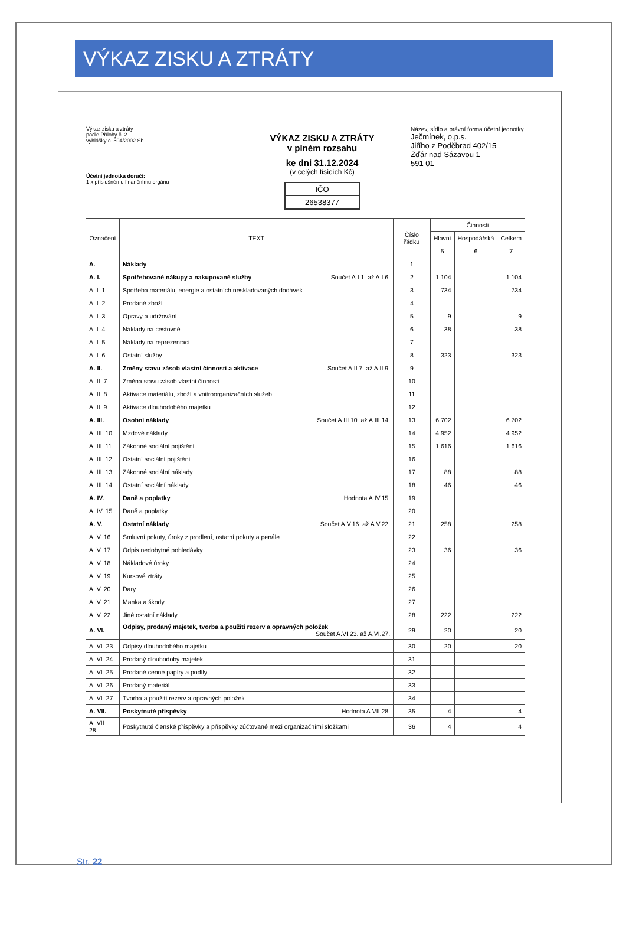VÝKAZ ZISKU A ZTRÁTY
Výkaz zisku a ztráty
podle Přílohy č. 2
vyhlášky č. 504/2002 Sb.
Účetní jednotka doručí:
1 x příslušnému finančnímu orgánu
VÝKAZ ZISKU A ZTRÁTY
v plném rozsahu
ke dni 31.12.2024
(v celých tisících Kč)
IČO
26538377
Název, sídlo a právní forma účetní jednotky
Ječmínek, o.p.s.
Jiřího z Poděbrad 402/15
Žďár nad Sázavou 1
591 01
| Označení | TEXT | Číslo řádku | Činnosti | | |
| --- | --- | --- | --- | --- | --- |
| | | | Hlavní | Hospodářská | Celkem |
| | | | 5 | 6 | 7 |
| A. | Náklady | 1 | | | |
| A. I. | Spotřebované nákupy a nakupované služby Součet A.I.1. až A.I.6. | 2 | 1 104 | | 1 104 |
| A. I. 1. | Spotřeba materiálu, energie a ostatních neskladovaných dodávek | 3 | 734 | | 734 |
| A. I. 2. | Prodané zboží | 4 | | | |
| A. I. 3. | Opravy a udržování | 5 | 9 | | 9 |
| A. I. 4. | Náklady na cestovné | 6 | 38 | | 38 |
| A. I. 5. | Náklady na reprezentaci | 7 | | | |
| A. I. 6. | Ostatní služby | 8 | 323 | | 323 |
| A. II. | Změny stavu zásob vlastní činnosti a aktivace Součet A.II.7. až A.II.9. | 9 | | | |
| A. II. 7. | Změna stavu zásob vlastní činnosti | 10 | | | |
| A. II. 8. | Aktivace materiálu, zboží a vnitroorganizačních služeb | 11 | | | |
| A. II. 9. | Aktivace dlouhodobého majetku | 12 | | | |
| A. III. | Osobní náklady Součet A.III.10. až A.III.14. | 13 | 6 702 | | 6 702 |
| A. III. 10. | Mzdové náklady | 14 | 4 952 | | 4 952 |
| A. III. 11. | Zákonné sociální pojištění | 15 | 1 616 | | 1 616 |
| A. III. 12. | Ostatní sociální pojištění | 16 | | | |
| A. III. 13. | Zákonné sociální náklady | 17 | 88 | | 88 |
| A. III. 14. | Ostatní sociální náklady | 18 | 46 | | 46 |
| A. IV. | Daně a poplatky Hodnota A.IV.15. | 19 | | | |
| A. IV. 15. | Daně a poplatky | 20 | | | |
| A. V. | Ostatní náklady Součet A.V.16. až A.V.22. | 21 | 258 | | 258 |
| A. V. 16. | Smluvní pokuty, úroky z prodlení, ostatní pokuty a penále | 22 | | | |
| A. V. 17. | Odpis nedobytné pohledávky | 23 | 36 | | 36 |
| A. V. 18. | Nákladové úroky | 24 | | | |
| A. V. 19. | Kursové ztráty | 25 | | | |
| A. V. 20. | Dary | 26 | | | |
| A. V. 21. | Manka a škody | 27 | | | |
| A. V. 22. | Jiné ostatní náklady | 28 | 222 | | 222 |
| A. VI. | Odpisy, prodaný majetek, tvorba a použití rezerv a opravných položek Součet A.VI.23. až A.VI.27. | 29 | 20 | | 20 |
| A. VI. 23. | Odpisy dlouhodobého majetku | 30 | 20 | | 20 |
| A. VI. 24. | Prodaný dlouhodobý majetek | 31 | | | |
| A. VI. 25. | Prodané cenné papíry a podíly | 32 | | | |
| A. VI. 26. | Prodaný materiál | 33 | | | |
| A. VI. 27. | Tvorba a použití rezerv a opravných položek | 34 | | | |
| A. VII. | Poskytnuté příspěvky Hodnota A.VII.28. | 35 | 4 | | 4 |
| A. VII. 28. | Poskytnuté členské příspěvky a příspěvky zúčtované mezi organizačními složkami | 36 | 4 | | 4 |
Str. 22